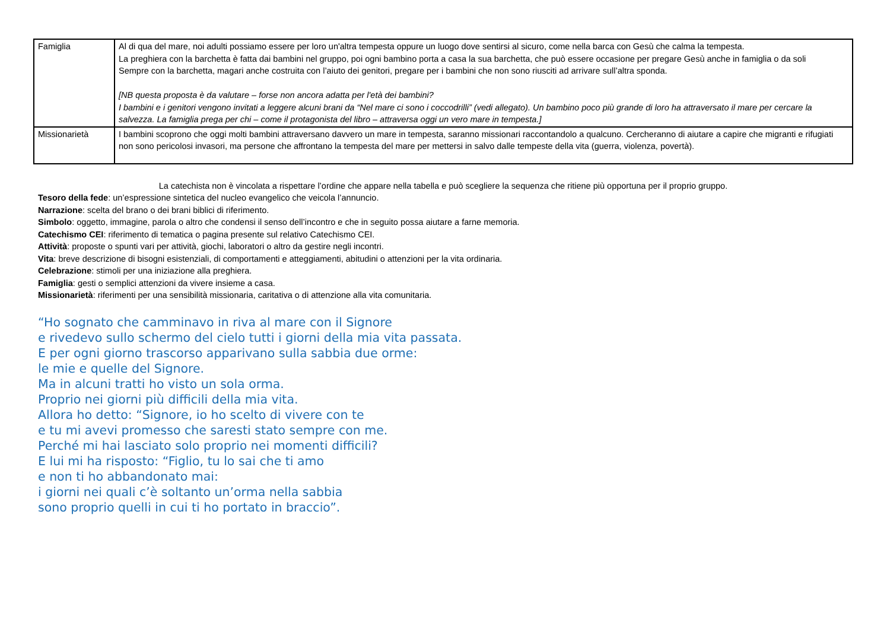| Famiglia | Al di qua del mare, noi adulti possiamo essere per loro un'altra tempesta oppure un luogo dove sentirsi al sicuro, come nella barca con Gesù che calma la tempesta. La preghiera con la barchetta è fatta dai bambini nel gruppo, poi ogni bambino porta a casa la sua barchetta, che può essere occasione per pregare Gesù anche in famiglia o da soli Sempre con la barchetta, magari anche costruita con l’aiuto dei genitori, pregare per i bambini che non sono riusciti ad arrivare sull’altra sponda. [NB questa proposta è da valutare – forse non ancora adatta per l'età dei bambini? I bambini e i genitori vengono invitati a leggere alcuni brani da “Nel mare ci sono i coccodrilli” (vedi allegato). Un bambino poco più grande di loro ha attraversato il mare per cercare la salvezza. La famiglia prega per chi – come il protagonista del libro – attraversa oggi un vero mare in tempesta.] |
| Missionarietà | I bambini scoprono che oggi molti bambini attraversano davvero un mare in tempesta, saranno missionari raccontandolo a qualcuno. Cercheranno di aiutare a capire che migranti e rifugiati non sono pericolosi invasori, ma persone che affrontano la tempesta del mare per mettersi in salvo dalle tempeste della vita (guerra, violenza, povertà). |
La catechista non è vincolata a rispettare l’ordine che appare nella tabella e può scegliere la sequenza che ritiene più opportuna per il proprio gruppo.
Tesoro della fede: un’espressione sintetica del nucleo evangelico che veicola l’annuncio.
Narrazione: scelta del brano o dei brani biblici di riferimento.
Simbolo: oggetto, immagine, parola o altro che condensi il senso dell’incontro e che in seguito possa aiutare a farne memoria.
Catechismo CEI: riferimento di tematica o pagina presente sul relativo Catechismo CEI.
Attività: proposte o spunti vari per attività, giochi, laboratori o altro da gestire negli incontri.
Vita: breve descrizione di bisogni esistenziali, di comportamenti e atteggiamenti, abitudini o attenzioni per la vita ordinaria.
Celebrazione: stimoli per una iniziazione alla preghiera.
Famiglia: gesti o semplici attenzioni da vivere insieme a casa.
Missionarietà: riferimenti per una sensibilità missionaria, caritativa o di attenzione alla vita comunitaria.
“Ho sognato che camminavo in riva al mare con il Signore
e rivedevo sullo schermo del cielo tutti i giorni della mia vita passata.
E per ogni giorno trascorso apparivano sulla sabbia due orme:
le mie e quelle del Signore.
Ma in alcuni tratti ho visto un sola orma.
Proprio nei giorni più difficili della mia vita.
Allora ho detto: “Signore, io ho scelto di vivere con te
e tu mi avevi promesso che saresti stato sempre con me.
Perché mi hai lasciato solo proprio nei momenti difficili?
E lui mi ha risposto: “Figlio, tu lo sai che ti amo
e non ti ho abbandonato mai:
i giorni nei quali c’è soltanto un’orma nella sabbia
sono proprio quelli in cui ti ho portato in braccio”.